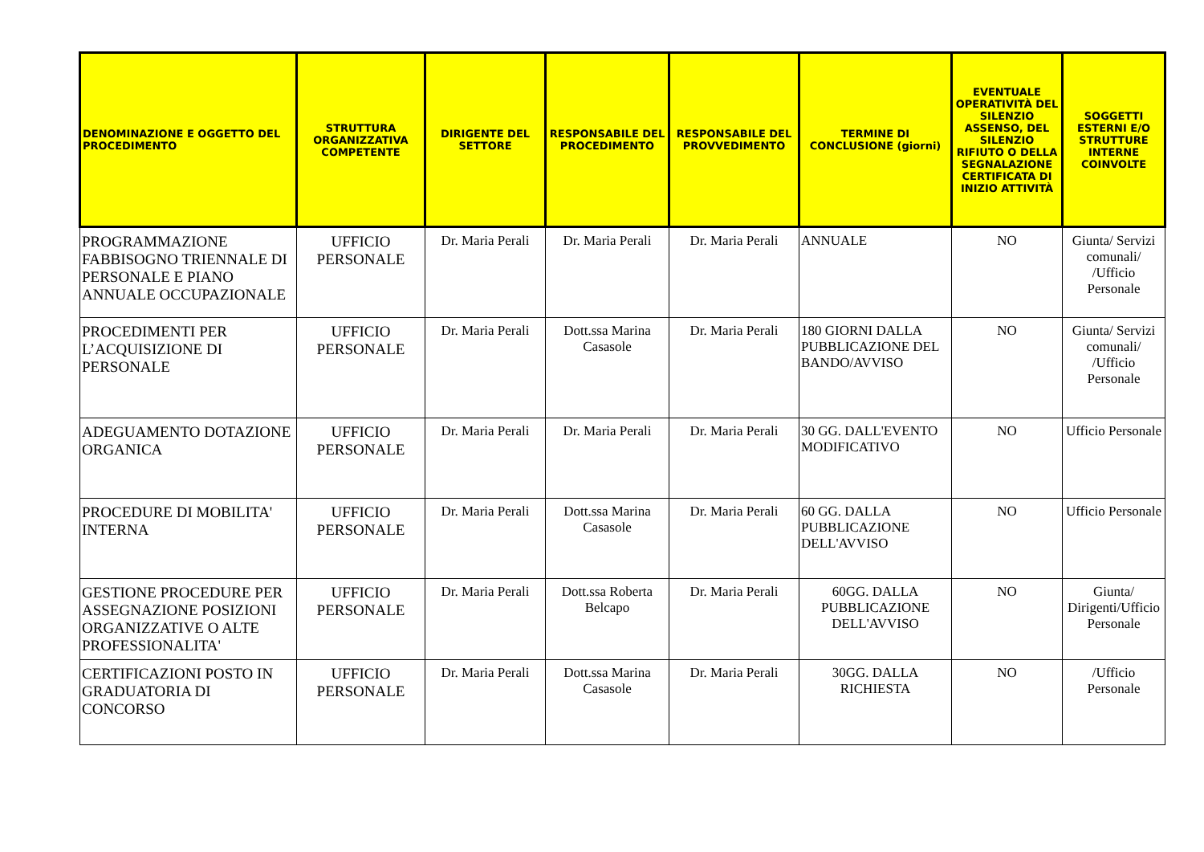| DENOMINAZIONE E OGGETTO DEL PROCEDIMENTO | STRUTTURA ORGANIZZATIVA COMPETENTE | DIRIGENTE DEL SETTORE | RESPONSABILE DEL PROCEDIMENTO | RESPONSABILE DEL PROVVEDIMENTO | TERMINE DI CONCLUSIONE (giorni) | EVENTUALE OPERATIVITÀ DEL SILENZIO ASSENSO, DEL SILENZIO RIFIUTO O DELLA SEGNALAZIONE CERTIFICATA DI INIZIO ATTIVITÀ | SOGGETTI ESTERNI E/O STRUTTURE INTERNE COINVOLTE |
| --- | --- | --- | --- | --- | --- | --- | --- |
| PROGRAMMAZIONE FABBISOGNO TRIENNALE DI PERSONALE E PIANO ANNUALE OCCUPAZIONALE | UFFICIO PERSONALE | Dr. Maria Perali | Dr. Maria Perali | Dr. Maria Perali | ANNUALE | NO | Giunta/ Servizi comunali/ /Ufficio Personale |
| PROCEDIMENTI PER L’ACQUISIZIONE DI PERSONALE | UFFICIO PERSONALE | Dr. Maria Perali | Dott.ssa Marina Casasole | Dr. Maria Perali | 180 GIORNI DALLA PUBBLICAZIONE DEL BANDO/AVVISO | NO | Giunta/ Servizi comunali/ /Ufficio Personale |
| ADEGUAMENTO DOTAZIONE ORGANICA | UFFICIO PERSONALE | Dr. Maria Perali | Dr. Maria Perali | Dr. Maria Perali | 30 GG. DALL'EVENTO MODIFICATIVO | NO | Ufficio Personale |
| PROCEDURE DI MOBILITA' INTERNA | UFFICIO PERSONALE | Dr. Maria Perali | Dott.ssa Marina Casasole | Dr. Maria Perali | 60 GG. DALLA PUBBLICAZIONE DELL'AVVISO | NO | Ufficio Personale |
| GESTIONE PROCEDURE PER ASSEGNAZIONE POSIZIONI ORGANIZZATIVE O ALTE PROFESSIONALITA' | UFFICIO PERSONALE | Dr. Maria Perali | Dott.ssa Roberta Belcapo | Dr. Maria Perali | 60GG. DALLA PUBBLICAZIONE DELL'AVVISO | NO | Giunta/ Dirigenti/Ufficio Personale |
| CERTIFICAZIONI POSTO IN GRADUATORIA DI CONCORSO | UFFICIO PERSONALE | Dr. Maria Perali | Dott.ssa Marina Casasole | Dr. Maria Perali | 30GG. DALLA RICHIESTA | NO | /Ufficio Personale |